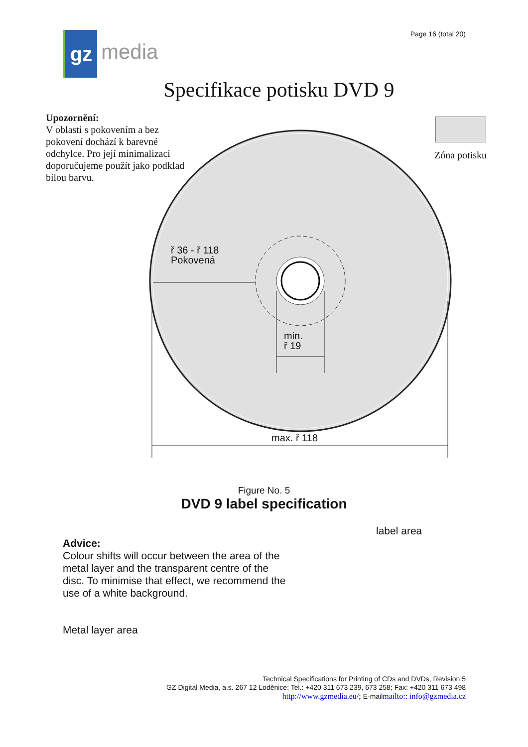gz
media
Page 16 (total 20)
Specifikace potisku DVD 9
Upozornění:
V oblasti s pokovením a bez pokovení dochází k barevné odchylce. Pro její minimalizaci doporučujeme použít jako podklad bílou barvu.
Zóna potisku
ř 36 - ř 118
Pokovená
min.
ř 19
max. ř 118
Figure No. 5
DVD 9 label specification
label area
Advice:
Colour shifts will occur between the area of the metal layer and the transparent centre of the disc. To minimise that effect, we recommend the use of a white background.
Metal layer area
Technical Specifications for Printing of CDs and DVDs, Revision 5
GZ Digital Media, a.s. 267 12 Loděnice; Tel.: +420 311 673 239, 673 258; Fax: +420 311 673 498
http://www.gzmedia.eu/; E-mailmailto:: info@gzmedia.cz